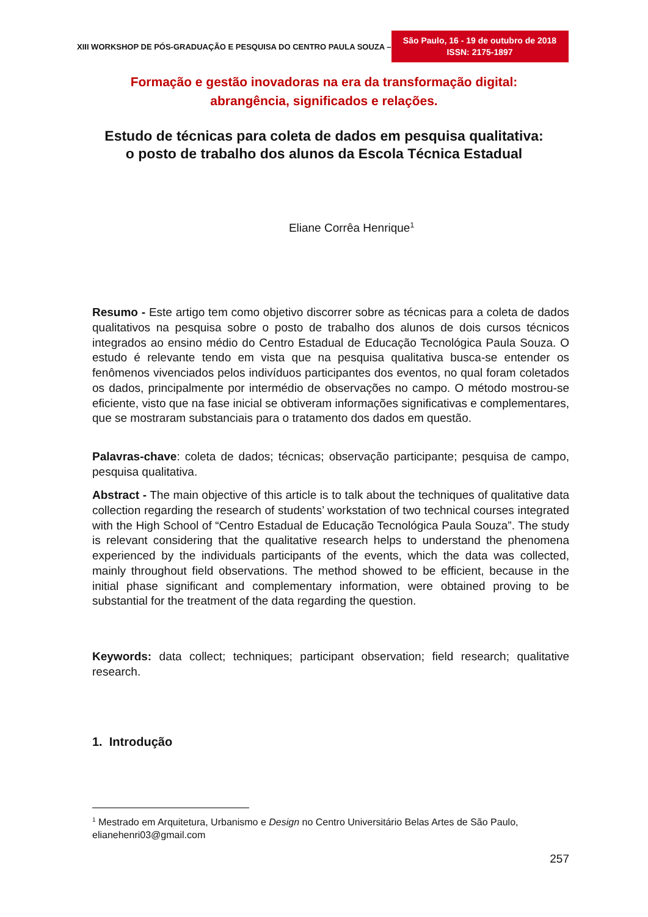XIII WORKSHOP DE PÓS-GRADUAÇÃO E PESQUISA DO CENTRO PAULA SOUZA – São Paulo, 16 - 19 de outubro de 2018
ISSN: 2175-1897
Formação e gestão inovadoras na era da transformação digital:
abrangência, significados e relações.
Estudo de técnicas para coleta de dados em pesquisa qualitativa:
o posto de trabalho dos alunos da Escola Técnica Estadual
Eliane Corrêa Henrique<sup>1</sup>
Resumo - Este artigo tem como objetivo discorrer sobre as técnicas para a coleta de dados qualitativos na pesquisa sobre o posto de trabalho dos alunos de dois cursos técnicos integrados ao ensino médio do Centro Estadual de Educação Tecnológica Paula Souza. O estudo é relevante tendo em vista que na pesquisa qualitativa busca-se entender os fenômenos vivenciados pelos indivíduos participantes dos eventos, no qual foram coletados os dados, principalmente por intermédio de observações no campo. O método mostrou-se eficiente, visto que na fase inicial se obtiveram informações significativas e complementares, que se mostraram substanciais para o tratamento dos dados em questão.
Palavras-chave: coleta de dados; técnicas; observação participante; pesquisa de campo, pesquisa qualitativa.
Abstract - The main objective of this article is to talk about the techniques of qualitative data collection regarding the research of students’ workstation of two technical courses integrated with the High School of “Centro Estadual de Educação Tecnológica Paula Souza”. The study is relevant considering that the qualitative research helps to understand the phenomena experienced by the individuals participants of the events, which the data was collected, mainly throughout field observations. The method showed to be efficient, because in the initial phase significant and complementary information, were obtained proving to be substantial for the treatment of the data regarding the question.
Keywords: data collect; techniques; participant observation; field research; qualitative research.
1. Introdução
<sup>1</sup> Mestrado em Arquitetura, Urbanismo e Design no Centro Universitário Belas Artes de São Paulo, elianehenri03@gmail.com
257